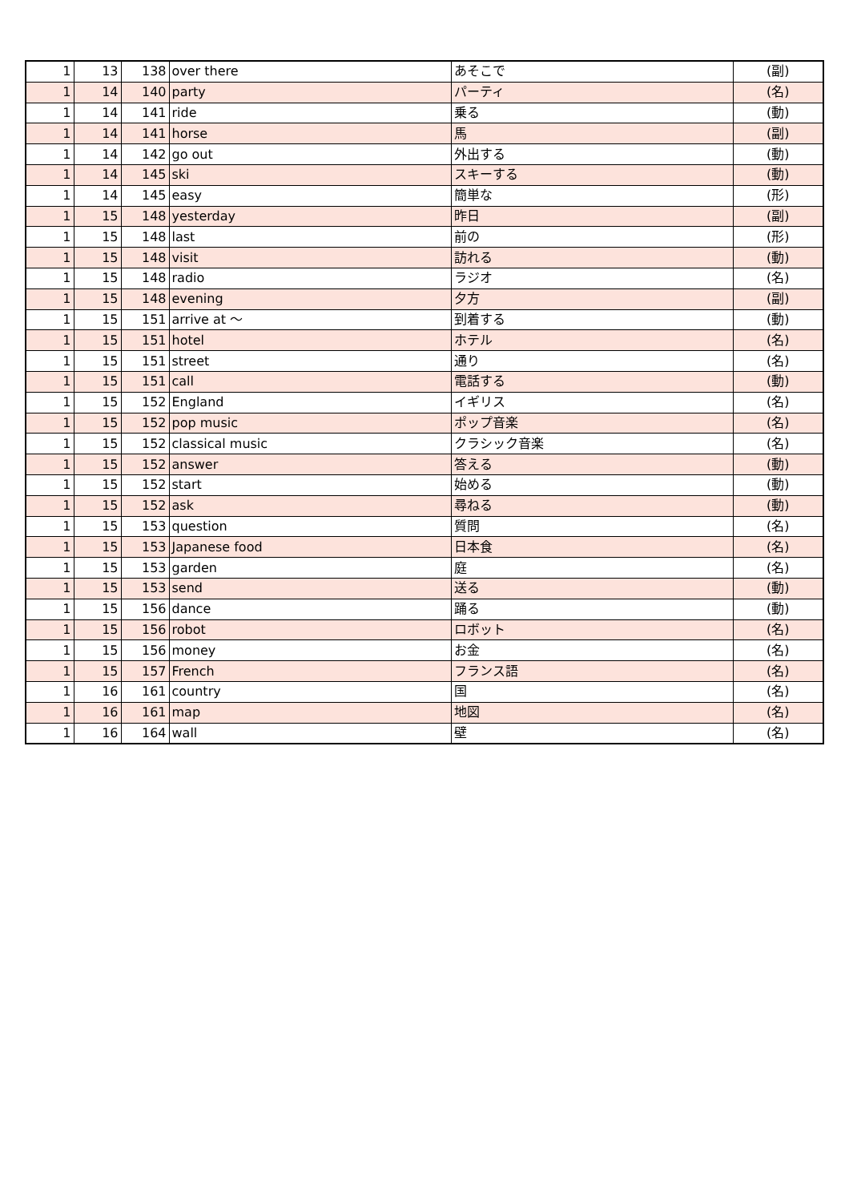| 1 | 13 | 138 | over there | あそこで | (副) |
| 1 | 14 | 140 | party | パーティ | (名) |
| 1 | 14 | 141 | ride | 乗る | (動) |
| 1 | 14 | 141 | horse | 馬 | (副) |
| 1 | 14 | 142 | go out | 外出する | (動) |
| 1 | 14 | 145 | ski | スキーする | (動) |
| 1 | 14 | 145 | easy | 簡単な | (形) |
| 1 | 15 | 148 | yesterday | 昨日 | (副) |
| 1 | 15 | 148 | last | 前の | (形) |
| 1 | 15 | 148 | visit | 訪れる | (動) |
| 1 | 15 | 148 | radio | ラジオ | (名) |
| 1 | 15 | 148 | evening | 夕方 | (副) |
| 1 | 15 | 151 | arrive at ～ | 到着する | (動) |
| 1 | 15 | 151 | hotel | ホテル | (名) |
| 1 | 15 | 151 | street | 通り | (名) |
| 1 | 15 | 151 | call | 電話する | (動) |
| 1 | 15 | 152 | England | イギリス | (名) |
| 1 | 15 | 152 | pop music | ポップ音楽 | (名) |
| 1 | 15 | 152 | classical music | クラシック音楽 | (名) |
| 1 | 15 | 152 | answer | 答える | (動) |
| 1 | 15 | 152 | start | 始める | (動) |
| 1 | 15 | 152 | ask | 尋ねる | (動) |
| 1 | 15 | 153 | question | 質問 | (名) |
| 1 | 15 | 153 | Japanese food | 日本食 | (名) |
| 1 | 15 | 153 | garden | 庭 | (名) |
| 1 | 15 | 153 | send | 送る | (動) |
| 1 | 15 | 156 | dance | 踊る | (動) |
| 1 | 15 | 156 | robot | ロボット | (名) |
| 1 | 15 | 156 | money | お金 | (名) |
| 1 | 15 | 157 | French | フランス語 | (名) |
| 1 | 16 | 161 | country | 国 | (名) |
| 1 | 16 | 161 | map | 地図 | (名) |
| 1 | 16 | 164 | wall | 壁 | (名) |